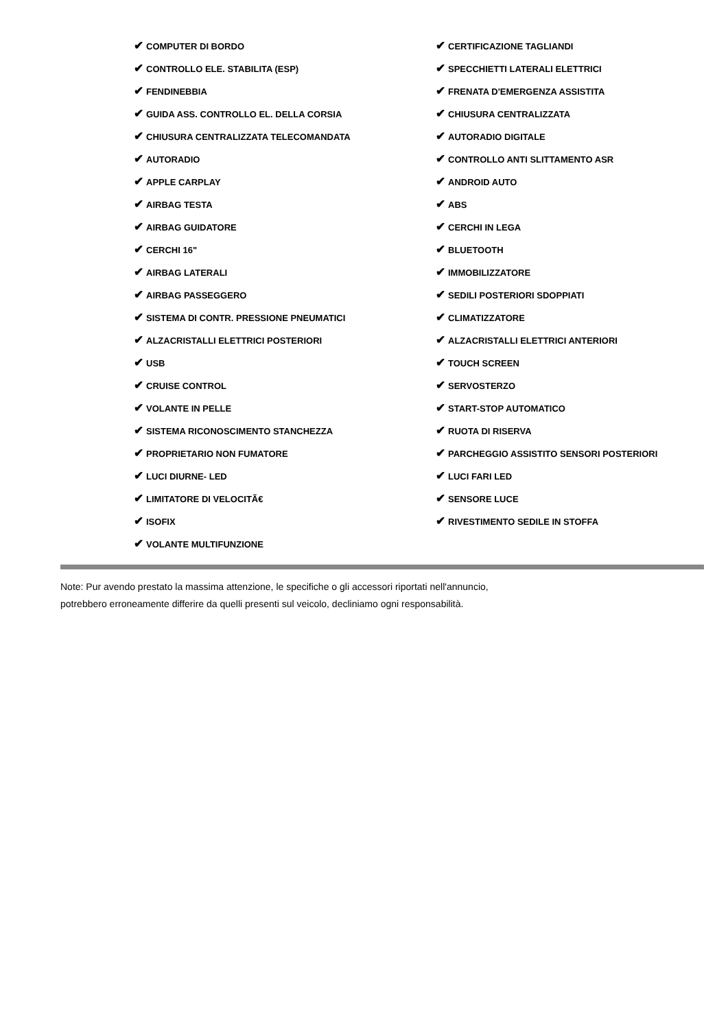| ✔ COMPUTER DI BORDO | ✔ CERTIFICAZIONE TAGLIANDI |
| ✔ CONTROLLO ELE. STABILITA (ESP) | ✔ SPECCHIETTI LATERALI ELETTRICI |
| ✔ FENDINEBBIA | ✔ FRENATA D'EMERGENZA ASSISTITA |
| ✔ GUIDA ASS. CONTROLLO EL. DELLA CORSIA | ✔ CHIUSURA CENTRALIZZATA |
| ✔ CHIUSURA CENTRALIZZATA TELECOMANDATA | ✔ AUTORADIO DIGITALE |
| ✔ AUTORADIO | ✔ CONTROLLO ANTI SLITTAMENTO ASR |
| ✔ APPLE CARPLAY | ✔ ANDROID AUTO |
| ✔ AIRBAG TESTA | ✔ ABS |
| ✔ AIRBAG GUIDATORE | ✔ CERCHI IN LEGA |
| ✔ CERCHI 16" | ✔ BLUETOOTH |
| ✔ AIRBAG LATERALI | ✔ IMMOBILIZZATORE |
| ✔ AIRBAG PASSEGGERO | ✔ SEDILI POSTERIORI SDOPPIATI |
| ✔ SISTEMA DI CONTR. PRESSIONE PNEUMATICI | ✔ CLIMATIZZATORE |
| ✔ ALZACRISTALLI ELETTRICI POSTERIORI | ✔ ALZACRISTALLI ELETTRICI ANTERIORI |
| ✔ USB | ✔ TOUCH SCREEN |
| ✔ CRUISE CONTROL | ✔ SERVOSTERZO |
| ✔ VOLANTE IN PELLE | ✔ START-STOP AUTOMATICO |
| ✔ SISTEMA RICONOSCIMENTO STANCHEZZA | ✔ RUOTA DI RISERVA |
| ✔ PROPRIETARIO NON FUMATORE | ✔ PARCHEGGIO ASSISTITO SENSORI POSTERIORI |
| ✔ LUCI DIURNE- LED | ✔ LUCI FARI LED |
| ✔ LIMITATORE DI VELOCITÃ€ | ✔ SENSORE LUCE |
| ✔ ISOFIX | ✔ RIVESTIMENTO SEDILE IN STOFFA |
| ✔ VOLANTE MULTIFUNZIONE | |
Note: Pur avendo prestato la massima attenzione, le specifiche o gli accessori riportati nell'annuncio,
potrebbero erroneamente differire da quelli presenti sul veicolo, decliniamo ogni responsabilità.